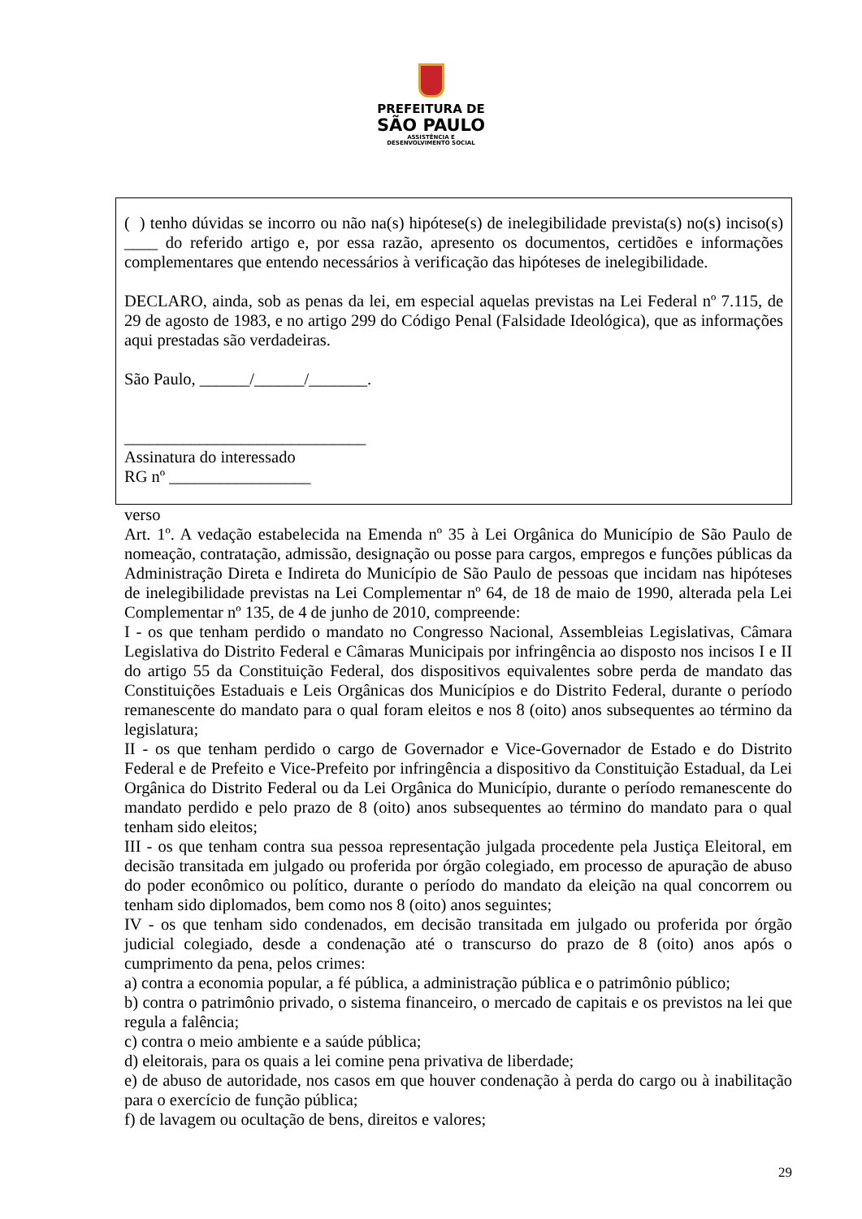PREFEITURA DE
SÃO PAULO
ASSISTÊNCIA E
DESENVOLVIMENTO SOCIAL
( ) tenho dúvidas se incorro ou não na(s) hipótese(s) de inelegibilidade prevista(s) no(s) inciso(s) ____ do referido artigo e, por essa razão, apresento os documentos, certidões e informações complementares que entendo necessários à verificação das hipóteses de inelegibilidade.
DECLARO, ainda, sob as penas da lei, em especial aquelas previstas na Lei Federal nº 7.115, de 29 de agosto de 1983, e no artigo 299 do Código Penal (Falsidade Ideológica), que as informações aqui prestadas são verdadeiras.
São Paulo, ______/______/_______.
_____________________________
Assinatura do interessado
RG nº _________________
verso
Art. 1º. A vedação estabelecida na Emenda nº 35 à Lei Orgânica do Município de São Paulo de nomeação, contratação, admissão, designação ou posse para cargos, empregos e funções públicas da Administração Direta e Indireta do Município de São Paulo de pessoas que incidam nas hipóteses de inelegibilidade previstas na Lei Complementar nº 64, de 18 de maio de 1990, alterada pela Lei Complementar nº 135, de 4 de junho de 2010, compreende:
I - os que tenham perdido o mandato no Congresso Nacional, Assembleias Legislativas, Câmara Legislativa do Distrito Federal e Câmaras Municipais por infringência ao disposto nos incisos I e II do artigo 55 da Constituição Federal, dos dispositivos equivalentes sobre perda de mandato das Constituições Estaduais e Leis Orgânicas dos Municípios e do Distrito Federal, durante o período remanescente do mandato para o qual foram eleitos e nos 8 (oito) anos subsequentes ao término da legislatura;
II - os que tenham perdido o cargo de Governador e Vice-Governador de Estado e do Distrito Federal e de Prefeito e Vice-Prefeito por infringência a dispositivo da Constituição Estadual, da Lei Orgânica do Distrito Federal ou da Lei Orgânica do Município, durante o período remanescente do mandato perdido e pelo prazo de 8 (oito) anos subsequentes ao término do mandato para o qual tenham sido eleitos;
III - os que tenham contra sua pessoa representação julgada procedente pela Justiça Eleitoral, em decisão transitada em julgado ou proferida por órgão colegiado, em processo de apuração de abuso do poder econômico ou político, durante o período do mandato da eleição na qual concorrem ou tenham sido diplomados, bem como nos 8 (oito) anos seguintes;
IV - os que tenham sido condenados, em decisão transitada em julgado ou proferida por órgão judicial colegiado, desde a condenação até o transcurso do prazo de 8 (oito) anos após o cumprimento da pena, pelos crimes:
a) contra a economia popular, a fé pública, a administração pública e o patrimônio público;
b) contra o patrimônio privado, o sistema financeiro, o mercado de capitais e os previstos na lei que regula a falência;
c) contra o meio ambiente e a saúde pública;
d) eleitorais, para os quais a lei comine pena privativa de liberdade;
e) de abuso de autoridade, nos casos em que houver condenação à perda do cargo ou à inabilitação para o exercício de função pública;
f) de lavagem ou ocultação de bens, direitos e valores;
29